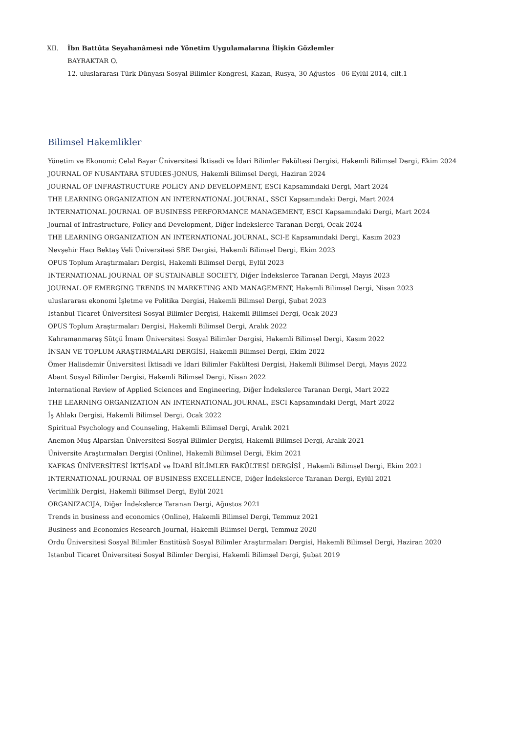XII. İbn Battûta Seyahanâmesi nde Yönetim Uygulamalarına İlişkin Gözlemler
BAYRAKTAR O.
12. uluslararası Türk Dünyası Sosyal Bilimler Kongresi, Kazan, Rusya, 30 Ağustos - 06 Eylül 2014, cilt.1
Bilimsel Hakemlikler
Yönetim ve Ekonomi: Celal Bayar Üniversitesi İktisadi ve İdari Bilimler Fakültesi Dergisi, Hakemli Bilimsel Dergi, Ekim 2024
JOURNAL OF NUSANTARA STUDIES-JONUS, Hakemli Bilimsel Dergi, Haziran 2024
JOURNAL OF INFRASTRUCTURE POLICY AND DEVELOPMENT, ESCI Kapsamındaki Dergi, Mart 2024
THE LEARNING ORGANIZATION AN INTERNATIONAL JOURNAL, SSCI Kapsamındaki Dergi, Mart 2024
INTERNATIONAL JOURNAL OF BUSINESS PERFORMANCE MANAGEMENT, ESCI Kapsamındaki Dergi, Mart 2024
Journal of Infrastructure, Policy and Development, Diğer İndekslerce Taranan Dergi, Ocak 2024
THE LEARNING ORGANIZATION AN INTERNATIONAL JOURNAL, SCI-E Kapsamındaki Dergi, Kasım 2023
Nevşehir Hacı Bektaş Veli Üniversitesi SBE Dergisi, Hakemli Bilimsel Dergi, Ekim 2023
OPUS Toplum Araştırmaları Dergisi, Hakemli Bilimsel Dergi, Eylül 2023
INTERNATIONAL JOURNAL OF SUSTAINABLE SOCIETY, Diğer İndekslerce Taranan Dergi, Mayıs 2023
JOURNAL OF EMERGING TRENDS IN MARKETING AND MANAGEMENT, Hakemli Bilimsel Dergi, Nisan 2023
uluslararası ekonomi İşletme ve Politika Dergisi, Hakemli Bilimsel Dergi, Şubat 2023
Istanbul Ticaret Üniversitesi Sosyal Bilimler Dergisi, Hakemli Bilimsel Dergi, Ocak 2023
OPUS Toplum Araştırmaları Dergisi, Hakemli Bilimsel Dergi, Aralık 2022
Kahramanmaraş Sütçü İmam Üniversitesi Sosyal Bilimler Dergisi, Hakemli Bilimsel Dergi, Kasım 2022
İNSAN VE TOPLUM ARAŞTIRMALARI DERGİSİ, Hakemli Bilimsel Dergi, Ekim 2022
Ömer Halisdemir Üniversitesi İktisadi ve İdari Bilimler Fakültesi Dergisi, Hakemli Bilimsel Dergi, Mayıs 2022
Abant Sosyal Bilimler Dergisi, Hakemli Bilimsel Dergi, Nisan 2022
International Review of Applied Sciences and Engineering, Diğer İndekslerce Taranan Dergi, Mart 2022
THE LEARNING ORGANIZATION AN INTERNATIONAL JOURNAL, ESCI Kapsamındaki Dergi, Mart 2022
İş Ahlakı Dergisi, Hakemli Bilimsel Dergi, Ocak 2022
Spiritual Psychology and Counseling, Hakemli Bilimsel Dergi, Aralık 2021
Anemon Muş Alparslan Üniversitesi Sosyal Bilimler Dergisi, Hakemli Bilimsel Dergi, Aralık 2021
Üniversite Araştırmaları Dergisi (Online), Hakemli Bilimsel Dergi, Ekim 2021
KAFKAS ÜNİVERSİTESİ İKTİSADİ ve İDARİ BİLİMLER FAKÜLTESİ DERGİSİ , Hakemli Bilimsel Dergi, Ekim 2021
INTERNATIONAL JOURNAL OF BUSINESS EXCELLENCE, Diğer İndekslerce Taranan Dergi, Eylül 2021
Verimlilik Dergisi, Hakemli Bilimsel Dergi, Eylül 2021
ORGANIZACIJA, Diğer İndekslerce Taranan Dergi, Ağustos 2021
Trends in business and economics (Online), Hakemli Bilimsel Dergi, Temmuz 2021
Business and Economics Research Journal, Hakemli Bilimsel Dergi, Temmuz 2020
Ordu Üniversitesi Sosyal Bilimler Enstitüsü Sosyal Bilimler Araştırmaları Dergisi, Hakemli Bilimsel Dergi, Haziran 2020
Istanbul Ticaret Üniversitesi Sosyal Bilimler Dergisi, Hakemli Bilimsel Dergi, Şubat 2019